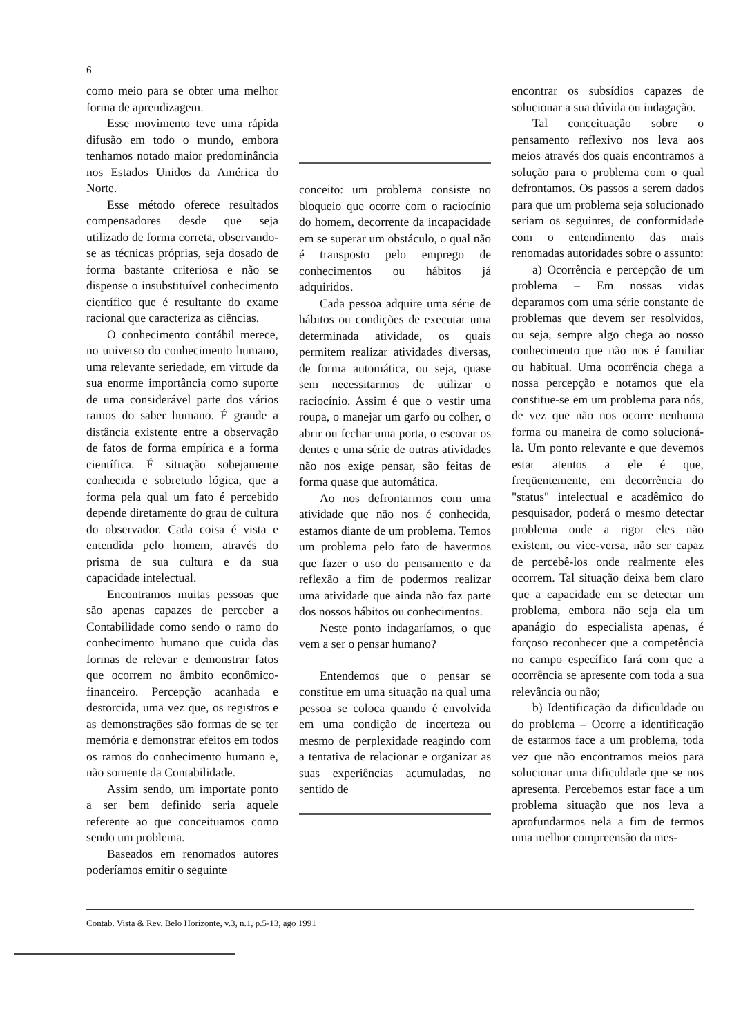6
como meio para se obter uma melhor forma de aprendizagem.
Esse movimento teve uma rápida difusão em todo o mundo, embora tenhamos notado maior predominância nos Estados Unidos da América do Norte.
Esse método oferece resultados compensadores desde que seja utilizado de forma correta, observando-se as técnicas próprias, seja dosado de forma bastante criteriosa e não se dispense o insubstituível conhecimento científico que é resultante do exame racional que caracteriza as ciências.
O conhecimento contábil merece, no universo do conhecimento humano, uma relevante seriedade, em virtude da sua enorme importância como suporte de uma considerável parte dos vários ramos do saber humano. É grande a distância existente entre a observação de fatos de forma empírica e a forma científica. É situação sobejamente conhecida e sobretudo lógica, que a forma pela qual um fato é percebido depende diretamente do grau de cultura do observador. Cada coisa é vista e entendida pelo homem, através do prisma de sua cultura e da sua capacidade intelectual.
Encontramos muitas pessoas que são apenas capazes de perceber a Contabilidade como sendo o ramo do conhecimento humano que cuida das formas de relevar e demonstrar fatos que ocorrem no âmbito econômico-financeiro. Percepção acanhada e destorcida, uma vez que, os registros e as demonstrações são formas de se ter memória e demonstrar efeitos em todos os ramos do conhecimento humano e, não somente da Contabilidade.
Assim sendo, um importate ponto a ser bem definido seria aquele referente ao que conceituamos como sendo um problema.
Baseados em renomados autores poderíamos emitir o seguinte
conceito: um problema consiste no bloqueio que ocorre com o raciocínio do homem, decorrente da incapacidade em se superar um obstáculo, o qual não é transposto pelo emprego de conhecimentos ou hábitos já adquiridos.
Cada pessoa adquire uma série de hábitos ou condições de executar uma determinada atividade, os quais permitem realizar atividades diversas, de forma automática, ou seja, quase sem necessitarmos de utilizar o raciocínio. Assim é que o vestir uma roupa, o manejar um garfo ou colher, o abrir ou fechar uma porta, o escovar os dentes e uma série de outras atividades não nos exige pensar, são feitas de forma quase que automática.
Ao nos defrontarmos com uma atividade que não nos é conhecida, estamos diante de um problema. Temos um problema pelo fato de havermos que fazer o uso do pensamento e da reflexão a fim de podermos realizar uma atividade que ainda não faz parte dos nossos hábitos ou conhecimentos.
Neste ponto indagaríamos, o que vem a ser o pensar humano?
Entendemos que o pensar se constitue em uma situação na qual uma pessoa se coloca quando é envolvida em uma condição de incerteza ou mesmo de perplexidade reagindo com a tentativa de relacionar e organizar as suas experiências acumuladas, no sentido de
encontrar os subsídios capazes de solucionar a sua dúvida ou indagação.
Tal conceituação sobre o pensamento reflexivo nos leva aos meios através dos quais encontramos a solução para o problema com o qual defrontamos. Os passos a serem dados para que um problema seja solucionado seriam os seguintes, de conformidade com o entendimento das mais renomadas autoridades sobre o assunto:
a) Ocorrência e percepção de um problema – Em nossas vidas deparamos com uma série constante de problemas que devem ser resolvidos, ou seja, sempre algo chega ao nosso conhecimento que não nos é familiar ou habitual. Uma ocorrência chega a nossa percepção e notamos que ela constitue-se em um problema para nós, de vez que não nos ocorre nenhuma forma ou maneira de como solucioná-la. Um ponto relevante e que devemos estar atentos a ele é que, freqüentemente, em decorrência do "status" intelectual e acadêmico do pesquisador, poderá o mesmo detectar problema onde a rigor eles não existem, ou vice-versa, não ser capaz de percebê-los onde realmente eles ocorrem. Tal situação deixa bem claro que a capacidade em se detectar um problema, embora não seja ela um apanágio do especialista apenas, é forçoso reconhecer que a competência no campo específico fará com que a ocorrência se apresente com toda a sua relevância ou não;
b) Identificação da dificuldade ou do problema – Ocorre a identificação de estarmos face a um problema, toda vez que não encontramos meios para solucionar uma dificuldade que se nos apresenta. Percebemos estar face a um problema situação que nos leva a aprofundarmos nela a fim de termos uma melhor compreensão da mes-
Contab. Vista & Rev. Belo Horizonte, v.3, n.1, p.5-13, ago 1991